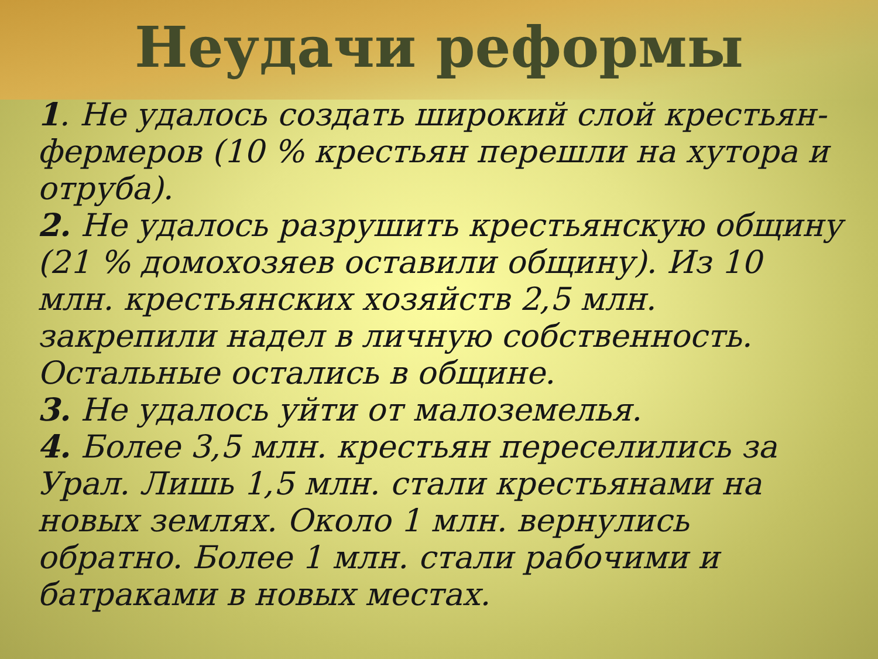Неудачи реформы
1. Не удалось создать широкий слой крестьян-фермеров (10 % крестьян перешли на хутора и отруба).
2. Не удалось разрушить крестьянскую общину (21 % домохозяев оставили общину). Из 10 млн. крестьянских хозяйств 2,5 млн. закрепили надел в личную собственность. Остальные остались в общине.
3. Не удалось уйти от малоземелья.
4. Более 3,5 млн. крестьян переселились за Урал. Лишь 1,5 млн. стали крестьянами на новых землях. Около 1 млн. вернулись обратно. Более 1 млн. стали рабочими и батраками в новых местах.